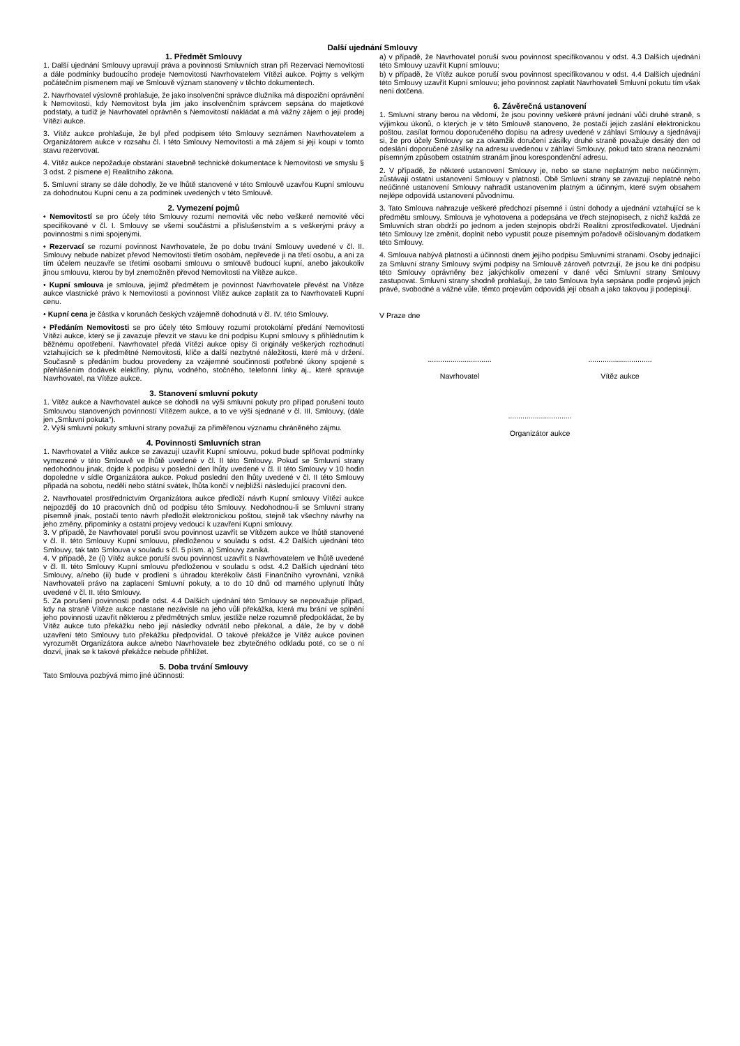Další ujednání Smlouvy
1. Předmět Smlouvy
1. Další ujednání Smlouvy upravují práva a povinnosti Smluvních stran při Rezervaci Nemovitosti a dále podmínky budoucího prodeje Nemovitosti Navrhovatelem Vítězi aukce. Pojmy s velkým počátečním písmenem mají ve Smlouvě význam stanovený v těchto dokumentech.
2. Navrhovatel výslovně prohlašuje, že jako insolvenční správce dlužníka má dispoziční oprávnění k Nemovitosti, kdy Nemovitost byla jím jako insolvenčním správcem sepsána do majetkové podstaty, a tudíž je Navrhovatel oprávněn s Nemovitostí nakládat a má vážný zájem o její prodej Vítězi aukce.
3. Vítěz aukce prohlašuje, že byl před podpisem této Smlouvy seznámen Navrhovatelem a Organizátorem aukce v rozsahu čl. I této Smlouvy Nemovitosti a má zájem si její koupi v tomto stavu rezervovat.
4. Vítěz aukce nepožaduje obstarání stavebně technické dokumentace k Nemovitosti ve smyslu § 3 odst. 2 písmene e) Realitního zákona.
5. Smluvní strany se dále dohodly, že ve lhůtě stanovené v této Smlouvě uzavřou Kupní smlouvu za dohodnutou Kupní cenu a za podmínek uvedených v této Smlouvě.
2. Vymezení pojmů
• Nemovitostí se pro účely této Smlouvy rozumí nemovitá věc nebo veškeré nemovité věci specifikované v čl. I. Smlouvy se všemi součástmi a příslušenstvím a s veškerými právy a povinnostmi s nimi spojenými.
• Rezervací se rozumí povinnost Navrhovatele, že po dobu trvání Smlouvy uvedené v čl. II. Smlouvy nebude nabízet převod Nemovitosti třetím osobám, nepřevede ji na třetí osobu, a ani za tím účelem neuzavře se třetími osobami smlouvu o smlouvě budoucí kupní, anebo jakoukoliv jinou smlouvu, kterou by byl znemožněn převod Nemovitosti na Vítěze aukce.
• Kupní smlouva je smlouva, jejímž předmětem je povinnost Navrhovatele převést na Vítěze aukce vlastnické právo k Nemovitosti a povinnost Vítěz aukce zaplatit za to Navrhovateli Kupní cenu.
• Kupní cena je částka v korunách českých vzájemně dohodnutá v čl. IV. této Smlouvy.
• Předáním Nemovitosti se pro účely této Smlouvy rozumí protokolární předání Nemovitosti Vítězi aukce, který se ji zavazuje převzít ve stavu ke dni podpisu Kupní smlouvy s přihlédnutím k běžnému opotřebení. Navrhovatel předá Vítězi aukce opisy či originály veškerých rozhodnutí vztahujících se k předmětné Nemovitosti, klíče a další nezbytné náležitosti, které má v držení. Současně s předáním budou provedeny za vzájemné součinnosti potřebné úkony spojené s přehlášením dodávek elektřiny, plynu, vodného, stočného, telefonní linky aj., které spravuje Navrhovatel, na Vítěze aukce.
3. Stanovení smluvní pokuty
1. Vítěz aukce a Navrhovatel aukce se dohodli na výši smluvní pokuty pro případ porušení touto Smlouvou stanovených povinností Vítězem aukce, a to ve výši sjednané v čl. III. Smlouvy, (dále jen „Smluvní pokuta“).
2. Výši smluvní pokuty smluvní strany považují za přiměřenou významu chráněného zájmu.
4. Povinnosti Smluvních stran
1. Navrhovatel a Vítěz aukce se zavazují uzavřít Kupní smlouvu, pokud bude splňovat podmínky vymezené v této Smlouvě ve lhůtě uvedené v čl. II této Smlouvy. Pokud se Smluvní strany nedohodnou jinak, dojde k podpisu v poslední den lhůty uvedené v čl. II této Smlouvy v 10 hodin dopoledne v sídle Organizátora aukce. Pokud poslední den lhůty uvedené v čl. II této Smlouvy připadá na sobotu, neděli nebo státní svátek, lhůta končí v nejbližší následující pracovní den.
2. Navrhovatel prostřednictvím Organizátora aukce předloží návrh Kupní smlouvy Vítězi aukce nejpozději do 10 pracovních dnů od podpisu této Smlouvy. Nedohodnou-li se Smluvní strany písemně jinak, postačí tento návrh předložit elektronickou poštou, stejně tak všechny návrhy na jeho změny, připomínky a ostatní projevy vedoucí k uzavření Kupní smlouvy.
3. V případě, že Navrhovatel poruší svou povinnost uzavřít se Vítězem aukce ve lhůtě stanovené v čl. II. této Smlouvy Kupní smlouvu, předloženou v souladu s odst. 4.2 Dalších ujednání této Smlouvy, tak tato Smlouva v souladu s čl. 5 písm. a) Smlouvy zaniká.
4. V případě, že (i) Vítěz aukce poruší svou povinnost uzavřít s Navrhovatelem ve lhůtě uvedené v čl. II. této Smlouvy Kupní smlouvu předloženou v souladu s odst. 4.2 Dalších ujednání této Smlouvy, a/nebo (ii) bude v prodlení s úhradou kterékoliv části Finančního vyrovnání, vzniká Navrhovateli právo na zaplacení Smluvní pokuty, a to do 10 dnů od marného uplynutí lhůty uvedené v čl. II. této Smlouvy.
5. Za porušení povinnosti podle odst. 4.4 Dalších ujednání této Smlouvy se nepovažuje případ, kdy na straně Vítěze aukce nastane nezávisle na jeho vůli překážka, která mu brání ve splnění jeho povinnosti uzavřít některou z předmětných smluv, jestliže nelze rozumně předpokládat, že by Vítěz aukce tuto překážku nebo její následky odvrátil nebo překonal, a dále, že by v době uzavření této Smlouvy tuto překážku předpovídal. O takové překážce je Vítěz aukce povinen vyrozumět Organizátora aukce a/nebo Navrhovatele bez zbytečného odkladu poté, co se o ní dozví, jinak se k takové překážce nebude přihlížet.
5. Doba trvání Smlouvy
Tato Smlouva pozbývá mimo jiné účinnosti:
a) v případě, že Navrhovatel poruší svou povinnost specifikovanou v odst. 4.3 Dalších ujednání této Smlouvy uzavřít Kupní smlouvu;
b) v případě, že Vítěz aukce poruší svou povinnost specifikovanou v odst. 4.4 Dalších ujednání této Smlouvy uzavřít Kupní smlouvu; jeho povinnost zaplatit Navrhovateli Smluvní pokutu tím však není dotčena.
6. Závěrečná ustanovení
1. Smluvní strany berou na vědomí, že jsou povinny veškeré právní jednání vůči druhé straně, s výjimkou úkonů, o kterých je v této Smlouvě stanoveno, že postačí jejich zaslání elektronickou poštou, zasílat formou doporučeného dopisu na adresy uvedené v záhlaví Smlouvy a sjednávají si, že pro účely Smlouvy se za okamžik doručení zásilky druhé straně považuje desátý den od odeslání doporučené zásilky na adresu uvedenou v záhlaví Smlouvy, pokud tato strana neoznámí písemným způsobem ostatním stranám jinou korespondenční adresu.
2. V případě, že některé ustanovení Smlouvy je, nebo se stane neplatným nebo neúčinným, zůstávají ostatní ustanovení Smlouvy v platnosti. Obě Smluvní strany se zavazují neplatné nebo neúčinné ustanovení Smlouvy nahradit ustanovením platným a účinným, které svým obsahem nejlépe odpovídá ustanovení původnímu.
3. Tato Smlouva nahrazuje veškeré předchozí písemné i ústní dohody a ujednání vztahující se k předmětu smlouvy. Smlouva je vyhotovena a podepsána ve třech stejnopisech, z nichž každá ze Smluvních stran obdrží po jednom a jeden stejnopis obdrží Realitní zprostředkovatel. Ujednání této Smlouvy lze změnit, doplnit nebo vypustit pouze písemným pořadově očíslovaným dodatkem této Smlouvy.
4. Smlouva nabývá platnosti a účinnosti dnem jejího podpisu Smluvními stranami. Osoby jednající za Smluvní strany Smlouvy svými podpisy na Smlouvě zároveň potvrzují, že jsou ke dni podpisu této Smlouvy oprávněny bez jakýchkoliv omezení v dané věci Smluvní strany Smlouvy zastupovat. Smluvní strany shodně prohlašují, že tato Smlouva byla sepsána podle projevů jejich pravé, svobodné a vážné vůle, těmto projevům odpovídá její obsah a jako takovou ji podepisují.
V Praze dne
...............................
Navrhovatel
...............................
Vítěz aukce
...............................
Organizátor aukce